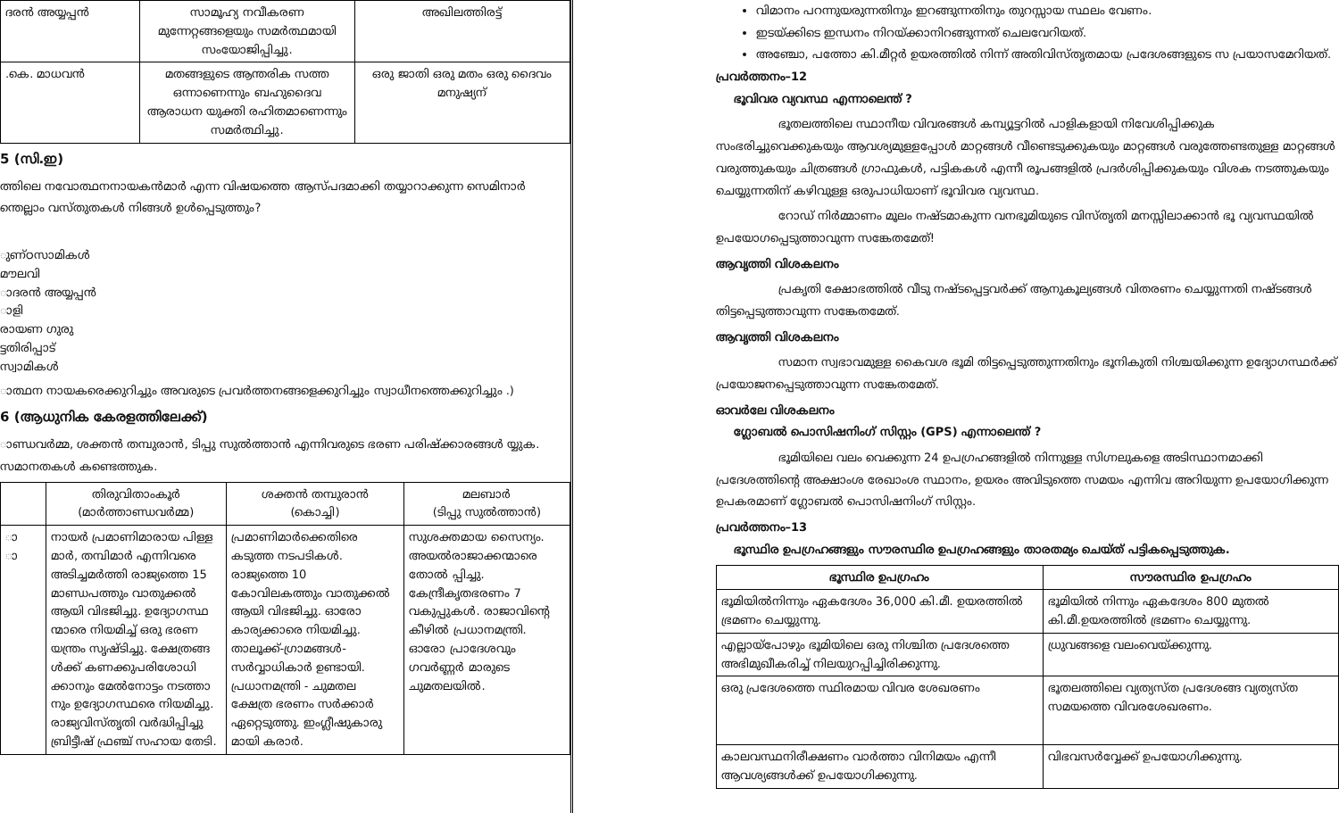| ദരൻ അയ്യപ്പൻ | സാമൂഹ്യ നവീകരണ മുന്നേറ്റങ്ങളെയും സമർത്ഥമായി സംയോജിപ്പിച്ചു. | അഖിലത്തിരട്ട് |
| .കെ. മാധവൻ | മതങ്ങളുടെ ആന്തരിക സത്ത ഒന്നാണെന്നും ബഹുദൈവ ആരാധന യുക്തി രഹിതമാണെന്നും സമർത്ഥിച്ചു. | ഒരു ജാതി ഒരു മതം ഒരു ദൈവം മനുഷ്യന് |
5 (സി.ഇ)
ത്തിലെ നവോത്ഥനനായകൻമാർ എന്ന വിഷയത്തെ ആസ്പദമാക്കി തയ്യാറാക്കുന്ന സെമിനാർ ന്തെല്ലാം വസ്തുതകൾ നിങ്ങൾ ഉൾപ്പെടുത്തും?
ുണ്ഠസാമികൾ
മൗലവി
ാദരൻ അയ്യപ്പൻ
ാളി
രായണ ഗുരു
ട്ടതിരിപ്പാട്
സ്വാമികൾ
ാത്ഥന നായകരെക്കുറിച്ചും അവരുടെ പ്രവർത്തനങ്ങളെക്കുറിച്ചും സ്വാധീനത്തെക്കുറിച്ചും .)
6 (ആധുനിക കേരളത്തിലേക്ക്)
ാണ്ഡവർമ്മ, ശക്തൻ തമ്പുരാൻ, ടിപ്പു സുൽത്താൻ എന്നിവരുടെ ഭരണ പരിഷ്ക്കാരങ്ങൾ യ്യുക. സമാനതകൾ കണ്ടെത്തുക.
| | തിരുവിതാംകൂർ (മാർത്താണ്ഡവർമ്മ) | ശക്തൻ തമ്പുരാൻ (കൊച്ചി) | മലബാർ (ടിപ്പു സുൽത്താൻ) |
| --- | --- | --- | --- |
| ാ ാ | നായർ പ്രമാണിമാരായ പിള്ള മാർ, തമ്പിമാർ എന്നിവരെ അടിച്ചമർത്തി രാജ്യത്തെ 15 മാണ്ഡപത്തും വാതുക്കൽ ആയി വിഭജിച്ചു. ഉദ്യോഗസ്ഥ ന്മാരെ നിയമിച്ച് ഒരു ഭരണ യന്ത്രം സൃഷ്ടിച്ചു. ക്ഷേത്രങ്ങ ൾക്ക് കണക്കുപരിശോധി ക്കാനും മേൽനോട്ടം നടത്താ നും ഉദ്യോഗസ്ഥരെ നിയമിച്ചു. രാജ്യവിസ്തൃതി വർദ്ധിപ്പിച്ചു ബ്രിട്ടീഷ് ഫ്രഞ്ച് സഹായ തേടി. | പ്രമാണിമാർക്കെതിരെ കടുത്ത നടപടികൾ. രാജ്യത്തെ 10 കോവിലകത്തും വാതുക്കൽ ആയി വിഭജിച്ചു. ഓരോ കാര്യക്കാരെ നിയമിച്ചു. താലൂക്ക്-ഗ്രാമങ്ങൾ-സർവ്വാധികാർ ഉണ്ടായി. പ്രധാനമന്ത്രി - ചുമതല ക്ഷേത്ര ഭരണം സർക്കാർ ഏറ്റെടുത്തു. ഇംഗ്ലീഷുകാരു മായി കരാർ. | സുശക്തമായ സൈന്യം. അയൽരാജാക്കന്മാരെ തോൽ പ്പിച്ചു. കേന്ദ്രീകൃതഭരണം 7 വകുപ്പുകൾ. രാജാവിന്റെ കീഴിൽ പ്രധാനമന്ത്രി. ഓരോ പ്രാദേശവും ഗവർണ്ണർ മാരുടെ ചുമതലയിൽ. |
വിമാനം പറന്നുയരുന്നതിനും ഇറങ്ങുന്നതിനും തുറസ്സായ സ്ഥലം വേണം.
ഇടയ്ക്കിടെ ഇന്ധനം നിറയ്ക്കാനിറങ്ങുന്നത് ചെലവേറിയത്.
അഞ്ചോ, പത്തോ കി.മീറ്റർ ഉയരത്തിൽ നിന്ന് അതിവിസ്തൃതമായ പ്രദേശങ്ങളുടെ സ പ്രയാസമേറിയത്.
പ്രവർത്തനം–12
ഭൂവിവര വ്യവസ്ഥ എന്നാലെന്ത് ?
ഭൂതലത്തിലെ സ്ഥാനീയ വിവരങ്ങൾ കമ്പ്യൂട്ടറിൽ പാളികളായി നിവേശിപ്പിക്കുക സംഭരിച്ചുവെക്കുകയും ആവശ്യമുള്ളപ്പോൾ മാറ്റങ്ങൾ വീണ്ടെടുക്കുകയും മാറ്റങ്ങൾ വരുത്തേണ്ടതുള്ള മാറ്റങ്ങൾ വരുത്തുകയും ചിത്രങ്ങൾ ഗ്രാഫുകൾ, പട്ടികകൾ എന്നീ രൂപങ്ങളിൽ പ്രദർശിപ്പിക്കുകയും വിശക നടത്തുകയും ചെയ്യുന്നതിന് കഴിവുള്ള ഒരുപാധിയാണ് ഭൂവിവര വ്യവസ്ഥ.
റോഡ് നിർമ്മാണം മൂലം നഷ്ടമാകുന്ന വനഭൂമിയുടെ വിസ്തൃതി മനസ്സിലാക്കാൻ ഭൂ വ്യവസ്ഥയിൽ ഉപയോഗപ്പെടുത്താവുന്ന സങ്കേതമേത്!
ആവൃത്തി വിശകലനം
പ്രകൃതി ക്ഷോഭത്തിൽ വീടു നഷ്ടപ്പെട്ടവർക്ക് ആനുകൂല്യങ്ങൾ വിതരണം ചെയ്യുന്നതി നഷ്ടങ്ങൾ തിട്ടപ്പെടുത്താവുന്ന സങ്കേതമേത്.
ആവൃത്തി വിശകലനം
സമാന സ്വഭാവമുള്ള കൈവശ ഭൂമി തിട്ടപ്പെടുത്തുന്നതിനും ഭൂനികുതി നിശ്ചയിക്കുന്ന ഉദ്യോഗസ്ഥർക്ക് പ്രയോജനപ്പെടുത്താവുന്ന സങ്കേതമേത്.
ഓവർലേ വിശകലനം
ഗ്ലോബൽ പൊസിഷനിംഗ് സിസ്റ്റം (GPS) എന്നാലെന്ത് ?
ഭൂമിയിലെ വലം വെക്കുന്ന 24 ഉപഗ്രഹങ്ങളിൽ നിന്നുള്ള സിഗ്നലുകളെ അടിസ്ഥാനമാക്കി പ്രദേശത്തിന്റെ അക്ഷാംശ രേഖാംശ സ്ഥാനം, ഉയരം അവിടുത്തെ സമയം എന്നിവ അറിയുന്ന ഉപയോഗിക്കുന്ന ഉപകരമാണ് ഗ്ലോബൽ പൊസിഷനിംഗ് സിസ്റ്റം.
പ്രവർത്തനം–13
ഭൂസ്ഥിര ഉപഗ്രഹങ്ങളും സൗരസ്ഥിര ഉപഗ്രഹങ്ങളും താരതമ്യം ചെയ്ത് പട്ടികപ്പെടുത്തുക.
| ഭൂസ്ഥിര ഉപഗ്രഹം | സൗരസ്ഥിര ഉപഗ്രഹം |
| --- | --- |
| ഭൂമിയിൽനിന്നും ഏകദേശം 36,000 കി.മീ. ഉയരത്തിൽ ഭ്രമണം ചെയ്യുന്നു. | ഭൂമിയിൽ നിന്നും ഏകദേശം 800 മുതൽ കി.മീ.ഉയരത്തിൽ ഭ്രമണം ചെയ്യുന്നു. |
| എല്ലായ്പോഴും ഭൂമിയിലെ ഒരു നിശ്ചിത പ്രദേശത്തെ അഭിമുഖീകരിച്ച് നിലയുറപ്പിച്ചിരിക്കുന്നു. | ധ്രുവങ്ങളെ വലംവെയ്ക്കുന്നു. |
| ഒരു പ്രദേശത്തെ സ്ഥിരമായ വിവര ശേഖരണം | ഭൂതലത്തിലെ വ്യത്യസ്ത പ്രദേശങ്ങ വ്യത്യസ്ത സമയത്തെ വിവരശേഖരണം. |
| കാലവസ്ഥനിരീക്ഷണം വാർത്താ വിനിമയം എന്നീ ആവശ്യങ്ങൾക്ക് ഉപയോഗിക്കുന്നു. | വിഭവസർവ്വേക്ക് ഉപയോഗിക്കുന്നു. |